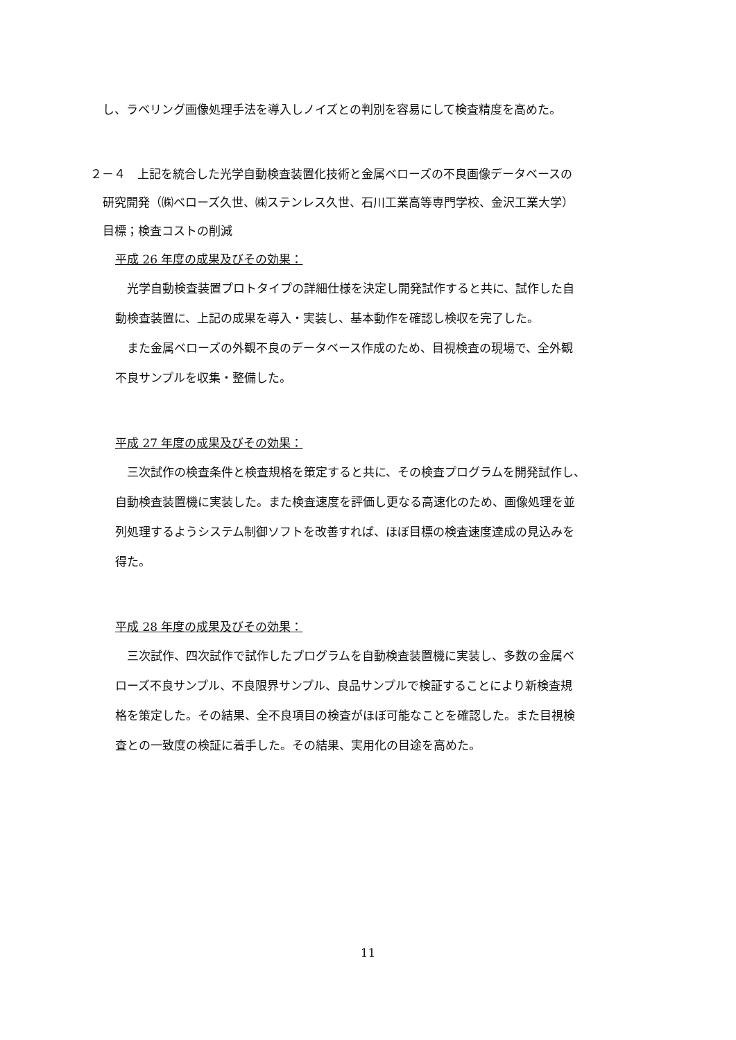し、ラベリング画像処理手法を導入しノイズとの判別を容易にして検査精度を高めた。
２－４　上記を統合した光学自動検査装置化技術と金属ベローズの不良画像データベースの
研究開発（㈱ベローズ久世、㈱ステンレス久世、石川工業高等専門学校、金沢工業大学）
目標；検査コストの削減
平成 26 年度の成果及びその効果：
　光学自動検査装置プロトタイプの詳細仕様を決定し開発試作すると共に、試作した自
動検査装置に、上記の成果を導入・実装し、基本動作を確認し検収を完了した。
　また金属ベローズの外観不良のデータベース作成のため、目視検査の現場で、全外観
不良サンプルを収集・整備した。
平成 27 年度の成果及びその効果：
　三次試作の検査条件と検査規格を策定すると共に、その検査プログラムを開発試作し、
自動検査装置機に実装した。また検査速度を評価し更なる高速化のため、画像処理を並
列処理するようシステム制御ソフトを改善すれば、ほぼ目標の検査速度達成の見込みを
得た。
平成 28 年度の成果及びその効果：
　三次試作、四次試作で試作したプログラムを自動検査装置機に実装し、多数の金属ベ
ローズ不良サンプル、不良限界サンプル、良品サンプルで検証することにより新検査規
格を策定した。その結果、全不良項目の検査がほぼ可能なことを確認した。また目視検
査との一致度の検証に着手した。その結果、実用化の目途を高めた。
11